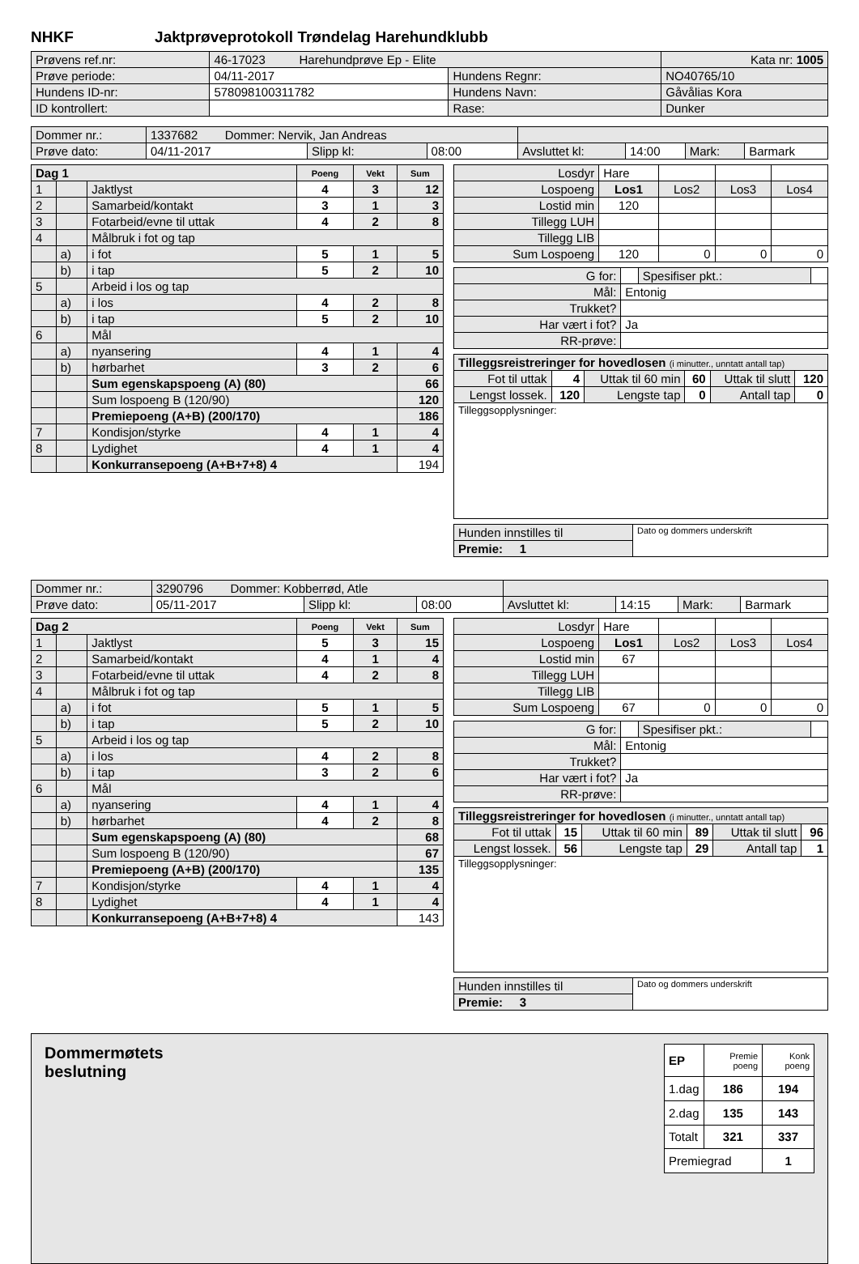NHKF Jaktprøveprotokoll Trøndelag Harehundklubb
| Prøvens ref.nr: | 46-17023 Harehundprøve Ep - Elite | | Kata nr: 1005 |
| Prøve periode: | 04/11-2017 | Hundens Regnr: | NO40765/10 |
| Hundens ID-nr: | 578098100311782 | Hundens Navn: | Gåvålias Kora |
| ID kontrollert: | | Rase: | Dunker |
| Dommer nr.: | 1337682 Dommer: Nervik, Jan Andreas | | | | | | |
| Prøve dato: | 04/11-2017 | Slipp kl: | 08:00 | Avsluttet kl: | 14:00 | Mark: | Barmark |
| Dag 1 | | | Poeng | Vekt | Sum |
| --- | --- | --- | --- | --- | --- |
| 1 | | Jaktlyst | 4 | 3 | 12 |
| 2 | | Samarbeid/kontakt | 3 | 1 | 3 |
| 3 | | Fotarbeid/evne til uttak | 4 | 2 | 8 |
| 4 | | Målbruk i fot og tap | | | |
| | a) | i fot | 5 | 1 | 5 |
| | b) | i tap | 5 | 2 | 10 |
| 5 | | Arbeid i los og tap | | | |
| | a) | i los | 4 | 2 | 8 |
| | b) | i tap | 5 | 2 | 10 |
| 6 | | Mål | | | |
| | a) | nyansering | 4 | 1 | 4 |
| | b) | hørbarhet | 3 | 2 | 6 |
| | | Sum egenskapspoeng (A) (80) | | | 66 |
| | | Sum lospoeng B (120/90) | | | 120 |
| | | Premiepoeng (A+B) (200/170) | | | 186 |
| 7 | | Kondisjon/styrke | 4 | 1 | 4 |
| 8 | | Lydighet | 4 | 1 | 4 |
| | | Konkurransepoeng (A+B+7+8) 4 | | | 194 |
| Losdyr | Hare | | | |
| Lospoeng | Los1 | Los2 | Los3 | Los4 |
| Lostid min | 120 | | | |
| Tillegg LUH | | | | |
| Tillegg LIB | | | | |
| Sum Lospoeng | 120 | 0 | 0 | 0 |
| G for: | | Spesifiser pkt.: | |
| Mål: | Entonig | | |
| Trukket? | | | |
| Har vært i fot? | Ja | | |
| RR-prøve: | | | |
| Tilleggsreistreringer for hovedlosen (i minutter., unntatt antall tap) | | | | | |
| Fot til uttak | 4 | Uttak til 60 min | 60 | Uttak til slutt | 120 |
| Lengst lossek. | 120 | Lengste tap | 0 | Antall tap | 0 |
| Tilleggsopplysninger: | | | | | |
| Hunden innstilles til | Dato og dommers underskrift |
| Premie: 1 | |
| Dommer nr.: | 3290796 Dommer: Kobberrød, Atle | | | | | | |
| Prøve dato: | 05/11-2017 | Slipp kl: | 08:00 | Avsluttet kl: | 14:15 | Mark: | Barmark |
| Dag 2 | | | Poeng | Vekt | Sum |
| --- | --- | --- | --- | --- | --- |
| 1 | | Jaktlyst | 5 | 3 | 15 |
| 2 | | Samarbeid/kontakt | 4 | 1 | 4 |
| 3 | | Fotarbeid/evne til uttak | 4 | 2 | 8 |
| 4 | | Målbruk i fot og tap | | | |
| | a) | i fot | 5 | 1 | 5 |
| | b) | i tap | 5 | 2 | 10 |
| 5 | | Arbeid i los og tap | | | |
| | a) | i los | 4 | 2 | 8 |
| | b) | i tap | 3 | 2 | 6 |
| 6 | | Mål | | | |
| | a) | nyansering | 4 | 1 | 4 |
| | b) | hørbarhet | 4 | 2 | 8 |
| | | Sum egenskapspoeng (A) (80) | | | 68 |
| | | Sum lospoeng B (120/90) | | | 67 |
| | | Premiepoeng (A+B) (200/170) | | | 135 |
| 7 | | Kondisjon/styrke | 4 | 1 | 4 |
| 8 | | Lydighet | 4 | 1 | 4 |
| | | Konkurransepoeng (A+B+7+8) 4 | | | 143 |
| Losdyr | Hare | | | |
| Lospoeng | Los1 | Los2 | Los3 | Los4 |
| Lostid min | 67 | | | |
| Tillegg LUH | | | | |
| Tillegg LIB | | | | |
| Sum Lospoeng | 67 | 0 | 0 | 0 |
| G for: | | Spesifiser pkt.: | |
| Mål: | Entonig | | |
| Trukket? | | | |
| Har vært i fot? | Ja | | |
| RR-prøve: | | | |
| Tilleggsreistreringer for hovedlosen (i minutter., unntatt antall tap) | | | | | |
| Fot til uttak | 15 | Uttak til 60 min | 89 | Uttak til slutt | 96 |
| Lengst lossek. | 56 | Lengste tap | 29 | Antall tap | 1 |
| Tilleggsopplysninger: | | | | | |
| Hunden innstilles til | Dato og dommers underskrift |
| Premie: 3 | |
Dommermøtets
beslutning
| EP | Premie poeng | Konk poeng |
| 1.dag | 186 | 194 |
| 2.dag | 135 | 143 |
| Totalt | 321 | 337 |
| Premiegrad | | 1 |